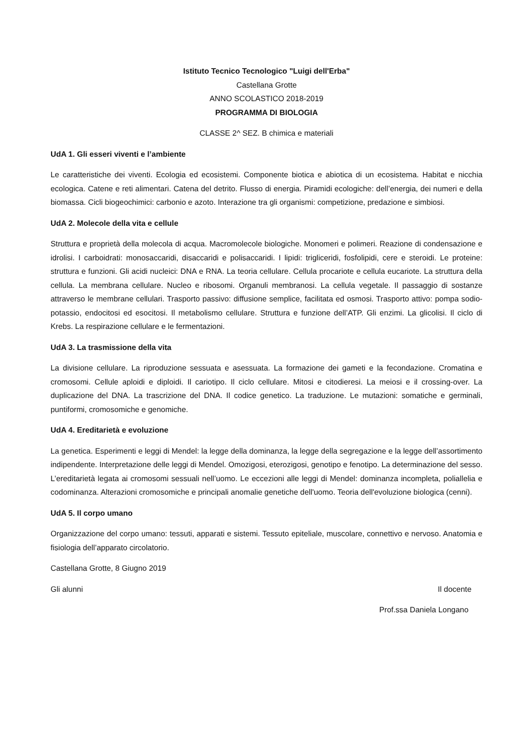Istituto Tecnico Tecnologico "Luigi dell'Erba"
Castellana Grotte
ANNO SCOLASTICO 2018-2019
PROGRAMMA DI BIOLOGIA
CLASSE 2^ SEZ. B chimica e materiali
UdA 1. Gli esseri viventi e l’ambiente
Le caratteristiche dei viventi. Ecologia ed ecosistemi. Componente biotica e abiotica di un ecosistema. Habitat e nicchia ecologica. Catene e reti alimentari. Catena del detrito. Flusso di energia. Piramidi ecologiche: dell’energia, dei numeri e della biomassa. Cicli biogeochimici: carbonio e azoto. Interazione tra gli organismi: competizione, predazione e simbiosi.
UdA 2. Molecole della vita e cellule
Struttura e proprietà della molecola di acqua. Macromolecole biologiche. Monomeri e polimeri. Reazione di condensazione e idrolisi. I carboidrati: monosaccaridi, disaccaridi e polisaccaridi. I lipidi: trigliceridi, fosfolipidi, cere e steroidi. Le proteine: struttura e funzioni. Gli acidi nucleici: DNA e RNA. La teoria cellulare. Cellula procariote e cellula eucariote. La struttura della cellula. La membrana cellulare. Nucleo e ribosomi. Organuli membranosi. La cellula vegetale. Il passaggio di sostanze attraverso le membrane cellulari. Trasporto passivo: diffusione semplice, facilitata ed osmosi. Trasporto attivo: pompa sodio-potassio, endocitosi ed esocitosi. Il metabolismo cellulare. Struttura e funzione dell’ATP. Gli enzimi. La glicolisi. Il ciclo di Krebs. La respirazione cellulare e le fermentazioni.
UdA 3. La trasmissione della vita
La divisione cellulare. La riproduzione sessuata e asessuata. La formazione dei gameti e la fecondazione. Cromatina e cromosomi. Cellule aploidi e diploidi. Il cariotipo. Il ciclo cellulare. Mitosi e citodieresi. La meiosi e il crossing-over. La duplicazione del DNA. La trascrizione del DNA. Il codice genetico. La traduzione. Le mutazioni: somatiche e germinali, puntiformi, cromosomiche e genomiche.
UdA 4. Ereditarietà e evoluzione
La genetica. Esperimenti e leggi di Mendel: la legge della dominanza, la legge della segregazione e la legge dell’assortimento indipendente. Interpretazione delle leggi di Mendel. Omozigosi, eterozigosi, genotipo e fenotipo. La determinazione del sesso. L’ereditarietà legata ai cromosomi sessuali nell’uomo. Le eccezioni alle leggi di Mendel: dominanza incompleta, poliallelia e codominanza. Alterazioni cromosomiche e principali anomalie genetiche dell'uomo. Teoria dell'evoluzione biologica (cenni).
UdA 5. Il corpo umano
Organizzazione del corpo umano: tessuti, apparati e sistemi. Tessuto epiteliale, muscolare, connettivo e nervoso. Anatomia e fisiologia dell’apparato circolatorio.
Castellana Grotte, 8 Giugno 2019
Gli alunni Il docente
Prof.ssa Daniela Longano